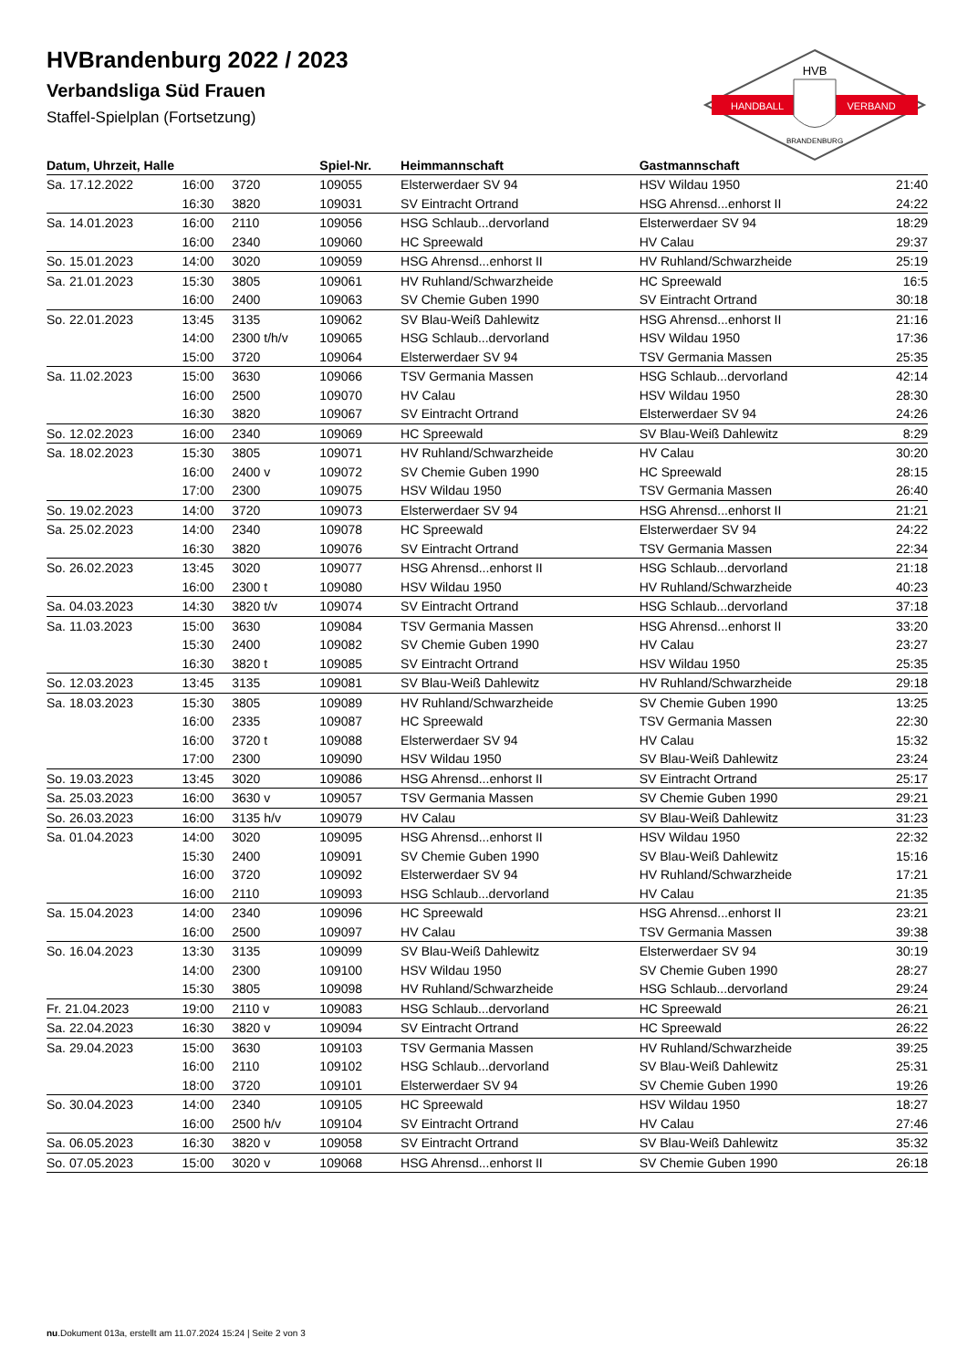HANDBALL
VERBAND
HVB
BRANDENBURG
HVBrandenburg 2022 / 2023
Verbandsliga Süd Frauen
Staffel-Spielplan (Fortsetzung)
| Datum, Uhrzeit, Halle | | | Spiel-Nr. | Heimmannschaft | Gastmannschaft | |
| --- | --- | --- | --- | --- | --- | --- |
| Sa. 17.12.2022 | 16:00 | 3720 | 109055 | Elsterwerdaer SV 94 | HSV Wildau 1950 | 21:40 |
| | 16:30 | 3820 | 109031 | SV Eintracht Ortrand | HSG Ahrensd...enhorst II | 24:22 |
| Sa. 14.01.2023 | 16:00 | 2110 | 109056 | HSG Schlaub...dervorland | Elsterwerdaer SV 94 | 18:29 |
| | 16:00 | 2340 | 109060 | HC Spreewald | HV Calau | 29:37 |
| So. 15.01.2023 | 14:00 | 3020 | 109059 | HSG Ahrensd...enhorst II | HV Ruhland/Schwarzheide | 25:19 |
| Sa. 21.01.2023 | 15:30 | 3805 | 109061 | HV Ruhland/Schwarzheide | HC Spreewald | 16:5 |
| | 16:00 | 2400 | 109063 | SV Chemie Guben 1990 | SV Eintracht Ortrand | 30:18 |
| So. 22.01.2023 | 13:45 | 3135 | 109062 | SV Blau-Weiß Dahlewitz | HSG Ahrensd...enhorst II | 21:16 |
| | 14:00 | 2300 t/h/v | 109065 | HSG Schlaub...dervorland | HSV Wildau 1950 | 17:36 |
| | 15:00 | 3720 | 109064 | Elsterwerdaer SV 94 | TSV Germania Massen | 25:35 |
| Sa. 11.02.2023 | 15:00 | 3630 | 109066 | TSV Germania Massen | HSG Schlaub...dervorland | 42:14 |
| | 16:00 | 2500 | 109070 | HV Calau | HSV Wildau 1950 | 28:30 |
| | 16:30 | 3820 | 109067 | SV Eintracht Ortrand | Elsterwerdaer SV 94 | 24:26 |
| So. 12.02.2023 | 16:00 | 2340 | 109069 | HC Spreewald | SV Blau-Weiß Dahlewitz | 8:29 |
| Sa. 18.02.2023 | 15:30 | 3805 | 109071 | HV Ruhland/Schwarzheide | HV Calau | 30:20 |
| | 16:00 | 2400 v | 109072 | SV Chemie Guben 1990 | HC Spreewald | 28:15 |
| | 17:00 | 2300 | 109075 | HSV Wildau 1950 | TSV Germania Massen | 26:40 |
| So. 19.02.2023 | 14:00 | 3720 | 109073 | Elsterwerdaer SV 94 | HSG Ahrensd...enhorst II | 21:21 |
| Sa. 25.02.2023 | 14:00 | 2340 | 109078 | HC Spreewald | Elsterwerdaer SV 94 | 24:22 |
| | 16:30 | 3820 | 109076 | SV Eintracht Ortrand | TSV Germania Massen | 22:34 |
| So. 26.02.2023 | 13:45 | 3020 | 109077 | HSG Ahrensd...enhorst II | HSG Schlaub...dervorland | 21:18 |
| | 16:00 | 2300 t | 109080 | HSV Wildau 1950 | HV Ruhland/Schwarzheide | 40:23 |
| Sa. 04.03.2023 | 14:30 | 3820 t/v | 109074 | SV Eintracht Ortrand | HSG Schlaub...dervorland | 37:18 |
| Sa. 11.03.2023 | 15:00 | 3630 | 109084 | TSV Germania Massen | HSG Ahrensd...enhorst II | 33:20 |
| | 15:30 | 2400 | 109082 | SV Chemie Guben 1990 | HV Calau | 23:27 |
| | 16:30 | 3820 t | 109085 | SV Eintracht Ortrand | HSV Wildau 1950 | 25:35 |
| So. 12.03.2023 | 13:45 | 3135 | 109081 | SV Blau-Weiß Dahlewitz | HV Ruhland/Schwarzheide | 29:18 |
| Sa. 18.03.2023 | 15:30 | 3805 | 109089 | HV Ruhland/Schwarzheide | SV Chemie Guben 1990 | 13:25 |
| | 16:00 | 2335 | 109087 | HC Spreewald | TSV Germania Massen | 22:30 |
| | 16:00 | 3720 t | 109088 | Elsterwerdaer SV 94 | HV Calau | 15:32 |
| | 17:00 | 2300 | 109090 | HSV Wildau 1950 | SV Blau-Weiß Dahlewitz | 23:24 |
| So. 19.03.2023 | 13:45 | 3020 | 109086 | HSG Ahrensd...enhorst II | SV Eintracht Ortrand | 25:17 |
| Sa. 25.03.2023 | 16:00 | 3630 v | 109057 | TSV Germania Massen | SV Chemie Guben 1990 | 29:21 |
| So. 26.03.2023 | 16:00 | 3135 h/v | 109079 | HV Calau | SV Blau-Weiß Dahlewitz | 31:23 |
| Sa. 01.04.2023 | 14:00 | 3020 | 109095 | HSG Ahrensd...enhorst II | HSV Wildau 1950 | 22:32 |
| | 15:30 | 2400 | 109091 | SV Chemie Guben 1990 | SV Blau-Weiß Dahlewitz | 15:16 |
| | 16:00 | 3720 | 109092 | Elsterwerdaer SV 94 | HV Ruhland/Schwarzheide | 17:21 |
| | 16:00 | 2110 | 109093 | HSG Schlaub...dervorland | HV Calau | 21:35 |
| Sa. 15.04.2023 | 14:00 | 2340 | 109096 | HC Spreewald | HSG Ahrensd...enhorst II | 23:21 |
| | 16:00 | 2500 | 109097 | HV Calau | TSV Germania Massen | 39:38 |
| So. 16.04.2023 | 13:30 | 3135 | 109099 | SV Blau-Weiß Dahlewitz | Elsterwerdaer SV 94 | 30:19 |
| | 14:00 | 2300 | 109100 | HSV Wildau 1950 | SV Chemie Guben 1990 | 28:27 |
| | 15:30 | 3805 | 109098 | HV Ruhland/Schwarzheide | HSG Schlaub...dervorland | 29:24 |
| Fr. 21.04.2023 | 19:00 | 2110 v | 109083 | HSG Schlaub...dervorland | HC Spreewald | 26:21 |
| Sa. 22.04.2023 | 16:30 | 3820 v | 109094 | SV Eintracht Ortrand | HC Spreewald | 26:22 |
| Sa. 29.04.2023 | 15:00 | 3630 | 109103 | TSV Germania Massen | HV Ruhland/Schwarzheide | 39:25 |
| | 16:00 | 2110 | 109102 | HSG Schlaub...dervorland | SV Blau-Weiß Dahlewitz | 25:31 |
| | 18:00 | 3720 | 109101 | Elsterwerdaer SV 94 | SV Chemie Guben 1990 | 19:26 |
| So. 30.04.2023 | 14:00 | 2340 | 109105 | HC Spreewald | HSV Wildau 1950 | 18:27 |
| | 16:00 | 2500 h/v | 109104 | SV Eintracht Ortrand | HV Calau | 27:46 |
| Sa. 06.05.2023 | 16:30 | 3820 v | 109058 | SV Eintracht Ortrand | SV Blau-Weiß Dahlewitz | 35:32 |
| So. 07.05.2023 | 15:00 | 3020 v | 109068 | HSG Ahrensd...enhorst II | SV Chemie Guben 1990 | 26:18 |
nu.Dokument 013a, erstellt am 11.07.2024 15:24 | Seite 2 von 3